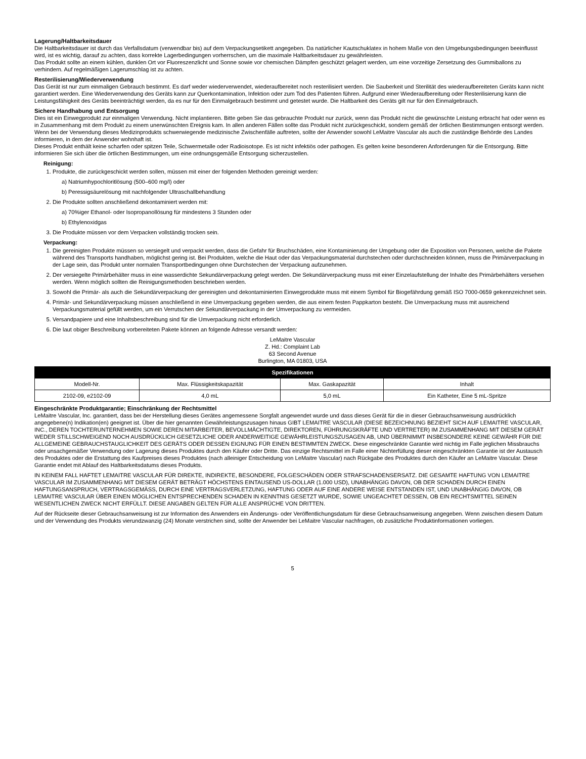Lagerung/Haltbarkeitsdauer
Die Haltbarkeitsdauer ist durch das Verfallsdatum (verwendbar bis) auf dem Verpackungsetikett angegeben. Da natürlicher Kautschuklatex in hohem Maße von den Umgebungsbedingungen beeinflusst wird, ist es wichtig, darauf zu achten, dass korrekte Lagerbedingungen vorherrschen, um die maximale Haltbarkeitsdauer zu gewährleisten.
Das Produkt sollte an einem kühlen, dunklen Ort vor Fluoreszenzlicht und Sonne sowie vor chemischen Dämpfen geschützt gelagert werden, um eine vorzeitige Zersetzung des Gummiballons zu verhindern. Auf regelmäßigen Lagerumschlag ist zu achten.
Resterilisierung/Wiederverwendung
Das Gerät ist nur zum einmaligen Gebrauch bestimmt. Es darf weder wiederverwendet, wiederaufbereitet noch resterilisiert werden. Die Sauberkeit und Sterilität des wiederaufbereiteten Geräts kann nicht garantiert werden. Eine Wiederverwendung des Geräts kann zur Querkontamination, Infektion oder zum Tod des Patienten führen. Aufgrund einer Wiederaufbereitung oder Resterilisierung kann die Leistungsfähigkeit des Geräts beeinträchtigt werden, da es nur für den Einmalgebrauch bestimmt und getestet wurde. Die Haltbarkeit des Geräts gilt nur für den Einmalgebrauch.
Sichere Handhabung und Entsorgung
Dies ist ein Einwegprodukt zur einmaligen Verwendung. Nicht implantieren. Bitte geben Sie das gebrauchte Produkt nur zurück, wenn das Produkt nicht die gewünschte Leistung erbracht hat oder wenn es in Zusammenhang mit dem Produkt zu einem unerwünschten Ereignis kam. In allen anderen Fällen sollte das Produkt nicht zurückgeschickt, sondern gemäß der örtlichen Bestimmungen entsorgt werden.
Wenn bei der Verwendung dieses Medizinprodukts schwerwiegende medizinische Zwischenfälle auftreten, sollte der Anwender sowohl LeMaitre Vascular als auch die zuständige Behörde des Landes informieren, in dem der Anwender wohnhaft ist.
Dieses Produkt enthält keine scharfen oder spitzen Teile, Schwermetalle oder Radioisotope. Es ist nicht infektiös oder pathogen. Es gelten keine besonderen Anforderungen für die Entsorgung. Bitte informieren Sie sich über die örtlichen Bestimmungen, um eine ordnungsgemäße Entsorgung sicherzustellen.
Reinigung:
1. Produkte, die zurückgeschickt werden sollen, müssen mit einer der folgenden Methoden gereinigt werden:
a) Natriumhypochloritlösung (500–600 mg/l) oder
b) Peressigsäurelösung mit nachfolgender Ultraschallbehandlung
2. Die Produkte sollten anschließend dekontaminiert werden mit:
a) 70%iger Ethanol- oder Isopropanollösung für mindestens 3 Stunden oder
b) Ethylenoxidgas
3. Die Produkte müssen vor dem Verpacken vollständig trocken sein.
Verpackung:
1. Die gereinigten Produkte müssen so versiegelt und verpackt werden, dass die Gefahr für Bruchschäden, eine Kontaminierung der Umgebung oder die Exposition von Personen, welche die Pakete während des Transports handhaben, möglichst gering ist. Bei Produkten, welche die Haut oder das Verpackungsmaterial durchstechen oder durchschneiden können, muss die Primärverpackung in der Lage sein, das Produkt unter normalen Transportbedingungen ohne Durchstechen der Verpackung aufzunehmen.
2. Der versiegelte Primärbehälter muss in eine wasserdichte Sekundärverpackung gelegt werden. Die Sekundärverpackung muss mit einer Einzelaufstellung der Inhalte des Primärbehälters versehen werden. Wenn möglich sollten die Reinigungsmethoden beschrieben werden.
3. Sowohl die Primär- als auch die Sekundärverpackung der gereinigten und dekontaminierten Einwegprodukte muss mit einem Symbol für Biogefährdung gemäß ISO 7000-0659 gekennzeichnet sein.
4. Primär- und Sekundärverpackung müssen anschließend in eine Umverpackung gegeben werden, die aus einem festen Pappkarton besteht. Die Umverpackung muss mit ausreichend Verpackungsmaterial gefüllt werden, um ein Verrutschen der Sekundärverpackung in der Umverpackung zu vermeiden.
5. Versandpapiere und eine Inhaltsbeschreibung sind für die Umverpackung nicht erforderlich.
6. Die laut obiger Beschreibung vorbereiteten Pakete können an folgende Adresse versandt werden:
LeMaitre Vascular
Z. Hd.: Complaint Lab
63 Second Avenue
Burlington, MA 01803, USA
| Spezifikationen | | | |
| --- | --- | --- | --- |
| Modell-Nr. | Max. Flüssigkeitskapazität | Max. Gaskapazität | Inhalt |
| 2102-09, e2102-09 | 4,0 mL | 5,0 mL | Ein Katheter, Eine 5 mL-Spritze |
Eingeschränkte Produktgarantie; Einschränkung der Rechtsmittel
LeMaitre Vascular, Inc. garantiert, dass bei der Herstellung dieses Gerätes angemessene Sorgfalt angewendet wurde und dass dieses Gerät für die in dieser Gebrauchsanweisung ausdrücklich angegebene(n) Indikation(en) geeignet ist. Über die hier genannten Gewährleistungszusagen hinaus GIBT LEMAITRE VASCULAR (DIESE BEZEICHNUNG BEZIEHT SICH AUF LEMAITRE VASCULAR, INC., DEREN TOCHTERUNTERNEHMEN SOWIE DEREN MITARBEITER, BEVOLLMÄCHTIGTE, DIREKTOREN, FÜHRUNGSKRÄFTE UND VERTRETER) IM ZUSAMMENHANG MIT DIESEM GERÄT WEDER STILLSCHWEIGEND NOCH AUSDRÜCKLICH GESETZLICHE ODER ANDERWEITIGE GEWÄHRLEISTUNGSZUSAGEN AB, UND ÜBERNIMMT INSBESONDERE KEINE GEWÄHR FÜR DIE ALLGEMEINE GEBRAUCHSTAUGLICHKEIT DES GERÄTS ODER DESSEN EIGNUNG FÜR EINEN BESTIMMTEN ZWECK. Diese eingeschränkte Garantie wird nichtig im Falle jeglichen Missbrauchs oder unsachgemäßer Verwendung oder Lagerung dieses Produktes durch den Käufer oder Dritte. Das einzige Rechtsmittel im Falle einer Nichterfüllung dieser eingeschränkten Garantie ist der Austausch des Produktes oder die Erstattung des Kaufpreises dieses Produktes (nach alleiniger Entscheidung von LeMaitre Vascular) nach Rückgabe des Produktes durch den Käufer an LeMaitre Vascular. Diese Garantie endet mit Ablauf des Haltbarkeitsdatums dieses Produkts.
IN KEINEM FALL HAFTET LEMAITRE VASCULAR FÜR DIREKTE, INDIREKTE, BESONDERE, FOLGESCHÄDEN ODER STRAFSCHADENSERSATZ. DIE GESAMTE HAFTUNG VON LEMAITRE VASCULAR IM ZUSAMMENHANG MIT DIESEM GERÄT BETRÄGT HÖCHSTENS EINTAUSEND US-DOLLAR (1.000 USD), UNABHÄNGIG DAVON, OB DER SCHADEN DURCH EINEN HAFTUNGSANSPRUCH, VERTRAGSGEMÄSS, DURCH EINE VERTRAGSVERLETZUNG, HAFTUNG ODER AUF EINE ANDERE WEISE ENTSTANDEN IST, UND UNABHÄNGIG DAVON, OB LEMAITRE VASCULAR ÜBER EINEN MÖGLICHEN ENTSPRECHENDEN SCHADEN IN KENNTNIS GESETZT WURDE, SOWIE UNGEACHTET DESSEN, OB EIN RECHTSMITTEL SEINEN WESENTLICHEN ZWECK NICHT ERFÜLLT. DIESE ANGABEN GELTEN FÜR ALLE ANSPRÜCHE VON DRITTEN.
Auf der Rückseite dieser Gebrauchsanweisung ist zur Information des Anwenders ein Änderungs- oder Veröffentlichungsdatum für diese Gebrauchsanweisung angegeben. Wenn zwischen diesem Datum und der Verwendung des Produkts vierundzwanzig (24) Monate verstrichen sind, sollte der Anwender bei LeMaitre Vascular nachfragen, ob zusätzliche Produktinformationen vorliegen.
5